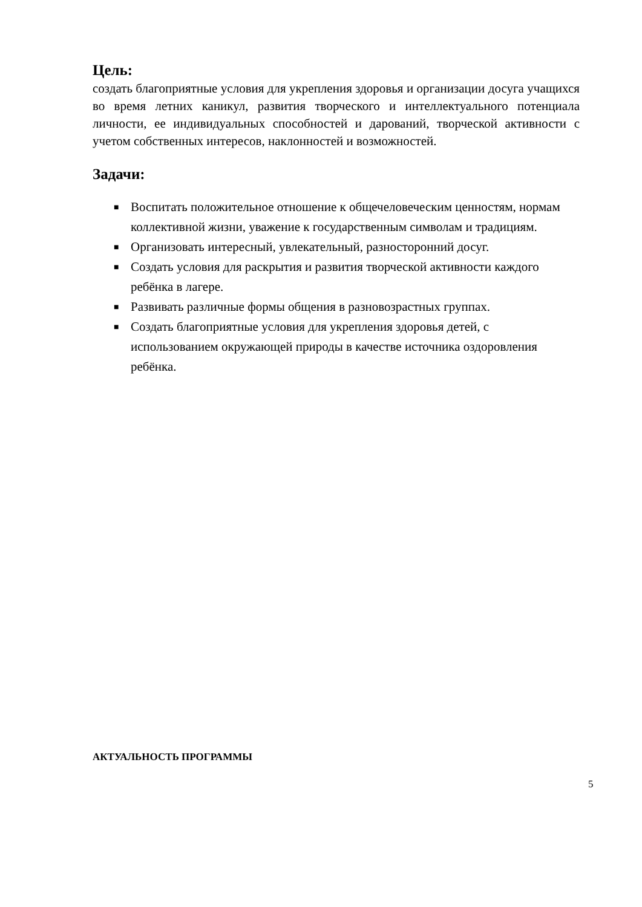Цель:
создать благоприятные условия для укрепления здоровья и организации досуга учащихся во время летних каникул, развития творческого и интеллектуального потенциала личности, ее индивидуальных способностей и дарований, творческой активности с учетом собственных интересов, наклонностей и возможностей.
Задачи:
■ Воспитать положительное отношение к общечеловеческим ценностям, нормам коллективной жизни, уважение к государственным символам и традициям.
■ Организовать интересный, увлекательный, разносторонний досуг.
■ Создать условия для раскрытия и развития творческой активности каждого ребёнка в лагере.
■ Развивать различные формы общения в разновозрастных группах.
■ Создать благоприятные условия для укрепления здоровья детей, с использованием окружающей природы в качестве источника оздоровления ребёнка.
АКТУАЛЬНОСТЬ ПРОГРАММЫ
5